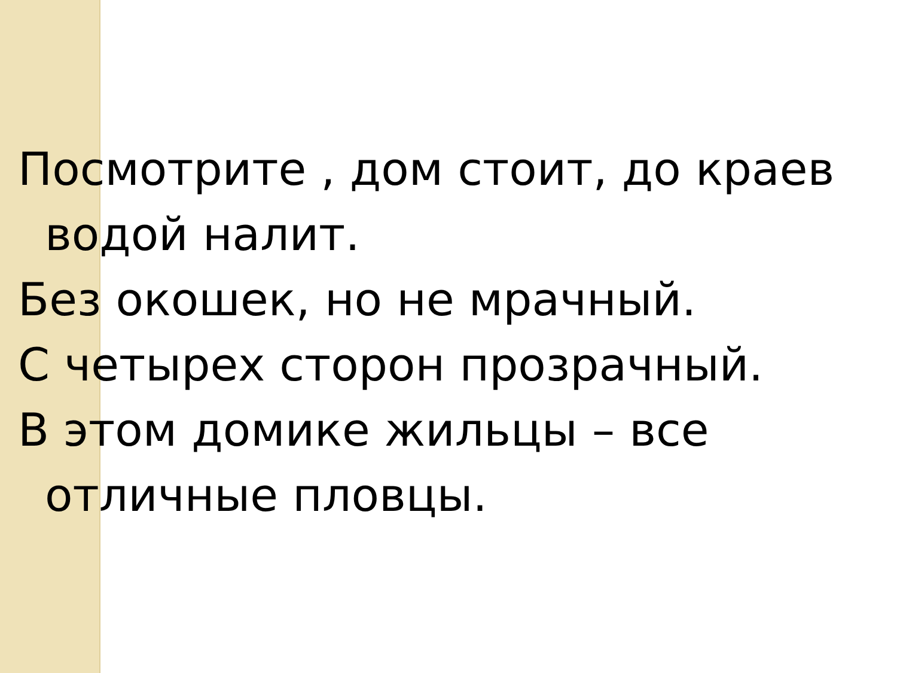Посмотрите , дом стоит, до краев водой налит.
Без окошек, но не мрачный.
С четырех сторон прозрачный.
В этом домике жильцы – все отличные пловцы.